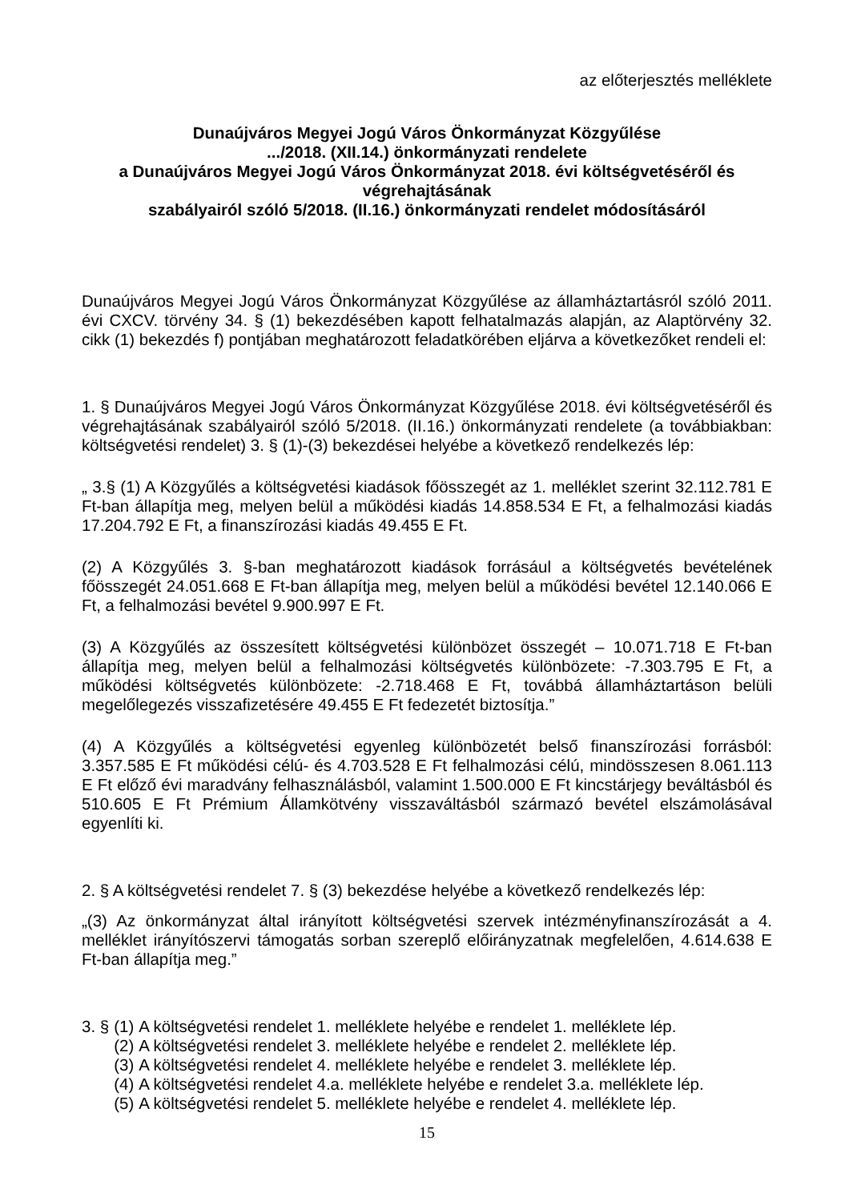az előterjesztés melléklete
Dunaújváros Megyei Jogú Város Önkormányzat Közgyűlése
.../2018. (XII.14.) önkormányzati rendelete
a Dunaújváros Megyei Jogú Város Önkormányzat 2018. évi költségvetéséről és végrehajtásának
szabályairól szóló 5/2018. (II.16.) önkormányzati rendelet módosításáról
Dunaújváros Megyei Jogú Város Önkormányzat Közgyűlése az államháztartásról szóló 2011. évi CXCV. törvény 34. § (1) bekezdésében kapott felhatalmazás alapján, az Alaptörvény 32. cikk (1) bekezdés f) pontjában meghatározott feladatkörében eljárva a következőket rendeli el:
1. § Dunaújváros Megyei Jogú Város Önkormányzat Közgyűlése 2018. évi költségvetéséről és végrehajtásának szabályairól szóló 5/2018. (II.16.) önkormányzati rendelete (a továbbiakban: költségvetési rendelet) 3. § (1)-(3) bekezdései helyébe a következő rendelkezés lép:
„ 3.§ (1) A Közgyűlés a költségvetési kiadások főösszegét az 1. melléklet szerint 32.112.781 E Ft-ban állapítja meg, melyen belül a működési kiadás 14.858.534 E Ft, a felhalmozási kiadás 17.204.792 E Ft, a finanszírozási kiadás 49.455 E Ft.
(2) A Közgyűlés 3. §-ban meghatározott kiadások forrásául a költségvetés bevételének főösszegét 24.051.668 E Ft-ban állapítja meg, melyen belül a működési bevétel 12.140.066 E Ft, a felhalmozási bevétel 9.900.997 E Ft.
(3) A Közgyűlés az összesített költségvetési különbözet összegét – 10.071.718 E Ft-ban állapítja meg, melyen belül a felhalmozási költségvetés különbözete: -7.303.795 E Ft, a működési költségvetés különbözete: -2.718.468 E Ft, továbbá államháztartáson belüli megelőlegezés visszafizetésére 49.455 E Ft fedezetét biztosítja.”
(4) A Közgyűlés a költségvetési egyenleg különbözetét belső finanszírozási forrásból: 3.357.585 E Ft működési célú- és 4.703.528 E Ft felhalmozási célú, mindösszesen 8.061.113 E Ft előző évi maradvány felhasználásból, valamint 1.500.000 E Ft kincstárjegy beváltásból és 510.605 E Ft Prémium Államkötvény visszaváltásból származó bevétel elszámolásával egyenlíti ki.
2. § A költségvetési rendelet 7. § (3) bekezdése helyébe a következő rendelkezés lép:
„(3) Az önkormányzat által irányított költségvetési szervek intézményfinanszírozását a 4. melléklet irányítószervi támogatás sorban szereplő előirányzatnak megfelelően, 4.614.638 E Ft-ban állapítja meg.”
| 3. § | (1) | A költségvetési rendelet 1. melléklete helyébe e rendelet 1. melléklete lép. |
| | (2) | A költségvetési rendelet 3. melléklete helyébe e rendelet 2. melléklete lép. |
| | (3) | A költségvetési rendelet 4. melléklete helyébe e rendelet 3. melléklete lép. |
| | (4) | A költségvetési rendelet 4.a. melléklete helyébe e rendelet 3.a. melléklete lép. |
| | (5) | A költségvetési rendelet 5. melléklete helyébe e rendelet 4. melléklete lép. |
15